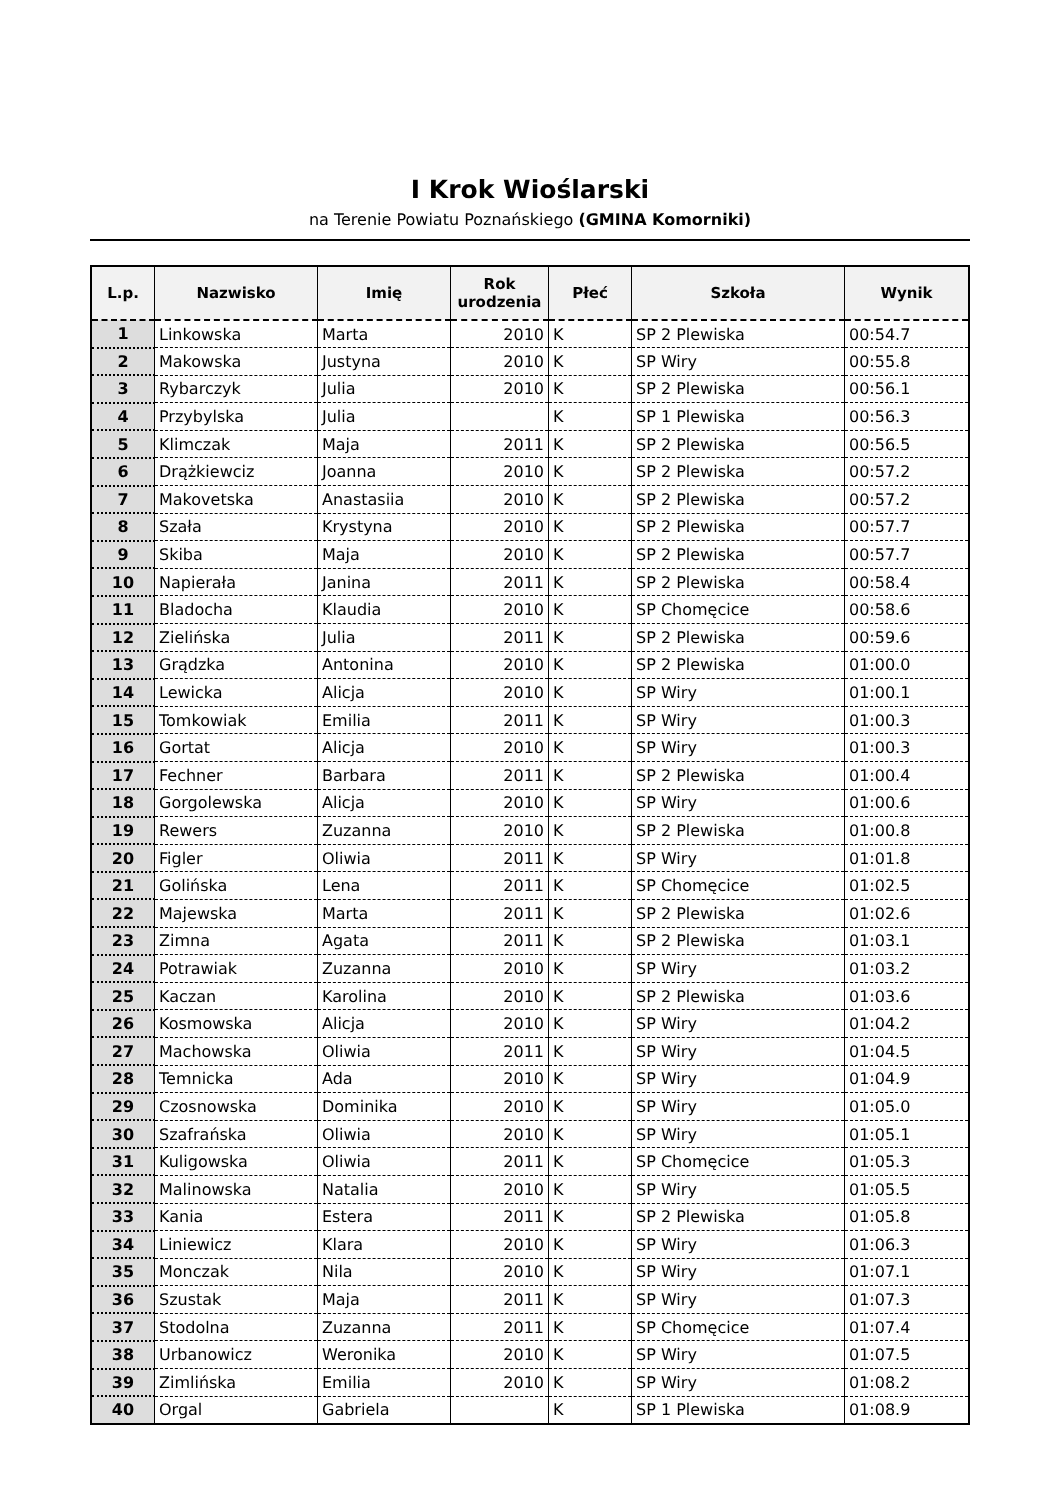I Krok Wioślarski
na Terenie Powiatu Poznańskiego (GMINA Komorniki)
| L.p. | Nazwisko | Imię | Rok urodzenia | Płeć | Szkoła | Wynik |
| --- | --- | --- | --- | --- | --- | --- |
| 1 | Linkowska | Marta | 2010 | K | SP 2 Plewiska | 00:54.7 |
| 2 | Makowska | Justyna | 2010 | K | SP Wiry | 00:55.8 |
| 3 | Rybarczyk | Julia | 2010 | K | SP 2 Plewiska | 00:56.1 |
| 4 | Przybylska | Julia | | K | SP 1 Plewiska | 00:56.3 |
| 5 | Klimczak | Maja | 2011 | K | SP 2 Plewiska | 00:56.5 |
| 6 | Drążkiewciz | Joanna | 2010 | K | SP 2 Plewiska | 00:57.2 |
| 7 | Makovetska | Anastasiia | 2010 | K | SP 2 Plewiska | 00:57.2 |
| 8 | Szała | Krystyna | 2010 | K | SP 2 Plewiska | 00:57.7 |
| 9 | Skiba | Maja | 2010 | K | SP 2 Plewiska | 00:57.7 |
| 10 | Napierała | Janina | 2011 | K | SP 2 Plewiska | 00:58.4 |
| 11 | Bladocha | Klaudia | 2010 | K | SP Chomęcice | 00:58.6 |
| 12 | Zielińska | Julia | 2011 | K | SP 2 Plewiska | 00:59.6 |
| 13 | Grądzka | Antonina | 2010 | K | SP 2 Plewiska | 01:00.0 |
| 14 | Lewicka | Alicja | 2010 | K | SP Wiry | 01:00.1 |
| 15 | Tomkowiak | Emilia | 2011 | K | SP Wiry | 01:00.3 |
| 16 | Gortat | Alicja | 2010 | K | SP Wiry | 01:00.3 |
| 17 | Fechner | Barbara | 2011 | K | SP 2 Plewiska | 01:00.4 |
| 18 | Gorgolewska | Alicja | 2010 | K | SP Wiry | 01:00.6 |
| 19 | Rewers | Zuzanna | 2010 | K | SP 2 Plewiska | 01:00.8 |
| 20 | Figler | Oliwia | 2011 | K | SP Wiry | 01:01.8 |
| 21 | Golińska | Lena | 2011 | K | SP Chomęcice | 01:02.5 |
| 22 | Majewska | Marta | 2011 | K | SP 2 Plewiska | 01:02.6 |
| 23 | Zimna | Agata | 2011 | K | SP 2 Plewiska | 01:03.1 |
| 24 | Potrawiak | Zuzanna | 2010 | K | SP Wiry | 01:03.2 |
| 25 | Kaczan | Karolina | 2010 | K | SP 2 Plewiska | 01:03.6 |
| 26 | Kosmowska | Alicja | 2010 | K | SP Wiry | 01:04.2 |
| 27 | Machowska | Oliwia | 2011 | K | SP Wiry | 01:04.5 |
| 28 | Temnicka | Ada | 2010 | K | SP Wiry | 01:04.9 |
| 29 | Czosnowska | Dominika | 2010 | K | SP Wiry | 01:05.0 |
| 30 | Szafrańska | Oliwia | 2010 | K | SP Wiry | 01:05.1 |
| 31 | Kuligowska | Oliwia | 2011 | K | SP Chomęcice | 01:05.3 |
| 32 | Malinowska | Natalia | 2010 | K | SP Wiry | 01:05.5 |
| 33 | Kania | Estera | 2011 | K | SP 2 Plewiska | 01:05.8 |
| 34 | Liniewicz | Klara | 2010 | K | SP Wiry | 01:06.3 |
| 35 | Monczak | Nila | 2010 | K | SP Wiry | 01:07.1 |
| 36 | Szustak | Maja | 2011 | K | SP Wiry | 01:07.3 |
| 37 | Stodolna | Zuzanna | 2011 | K | SP Chomęcice | 01:07.4 |
| 38 | Urbanowicz | Weronika | 2010 | K | SP Wiry | 01:07.5 |
| 39 | Zimlińska | Emilia | 2010 | K | SP Wiry | 01:08.2 |
| 40 | Orgal | Gabriela | | K | SP 1 Plewiska | 01:08.9 |